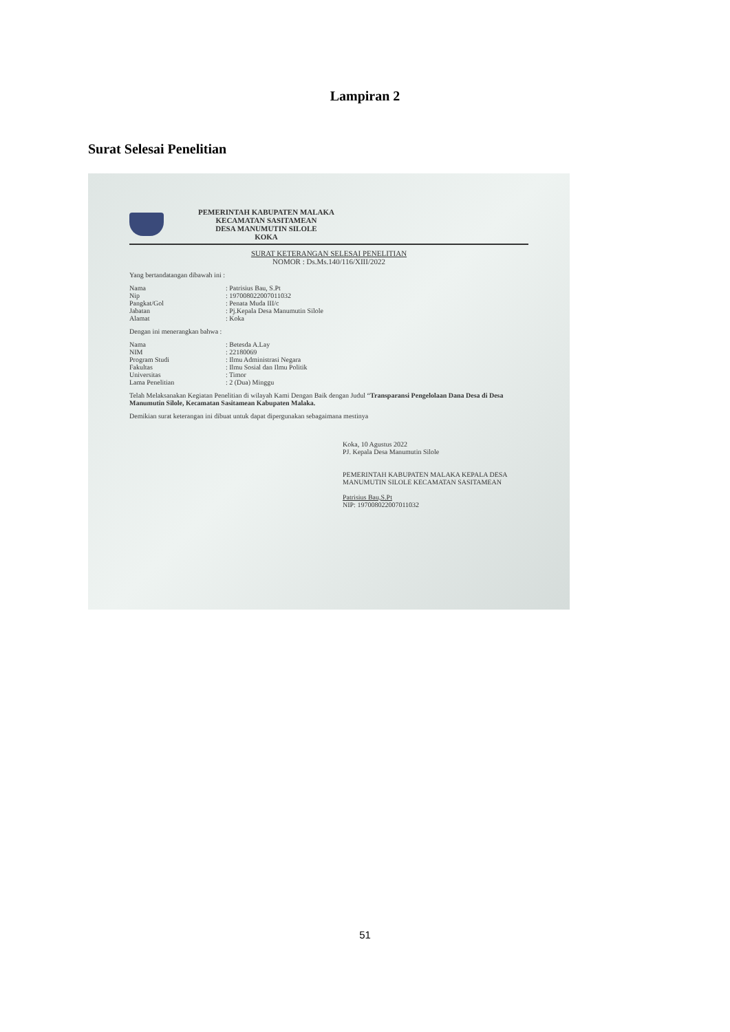Lampiran 2
Surat Selesai Penelitian
PEMERINTAH KABUPATEN MALAKA
KECAMATAN SASITAMEAN
DESA MANUMUTIN SILOLE
KOKA
SURAT KETERANGAN SELESAI PENELITIAN
NOMOR : Ds.Ms.140/116/XIII/2022
Yang bertandatangan dibawah ini :
Nama: Patrisius Bau, S.Pt
Nip: 197008022007011032
Pangkat/Gol: Penata Muda III/c
Jabatan: Pj.Kepala Desa Manumutin Silole
Alamat: Koka
Dengan ini menerangkan bahwa :
Nama: Betesda A.Lay
NIM: 22180069
Program Studi: Ilmu Administrasi Negara
Fakultas: Ilmu Sosial dan Ilmu Politik
Universitas: Timor
Lama Penelitian: 2 (Dua) Minggu
Telah Melaksanakan Kegiatan Penelitian di wilayah Kami Dengan Baik dengan Judul “Transparansi Pengelolaan Dana Desa di Desa Manumutin Silole, Kecamatan Sasitamean Kabupaten Malaka.
Demikian surat keterangan ini dibuat untuk dapat dipergunakan sebagaimana mestinya
Koka, 10 Agustus 2022
PJ. Kepala Desa Manumutin Silole
PEMERINTAH KABUPATEN MALAKA KEPALA DESA MANUMUTIN SILOLE KECAMATAN SASITAMEAN
Patrisius Bau,S.Pt
NIP: 197008022007011032
51